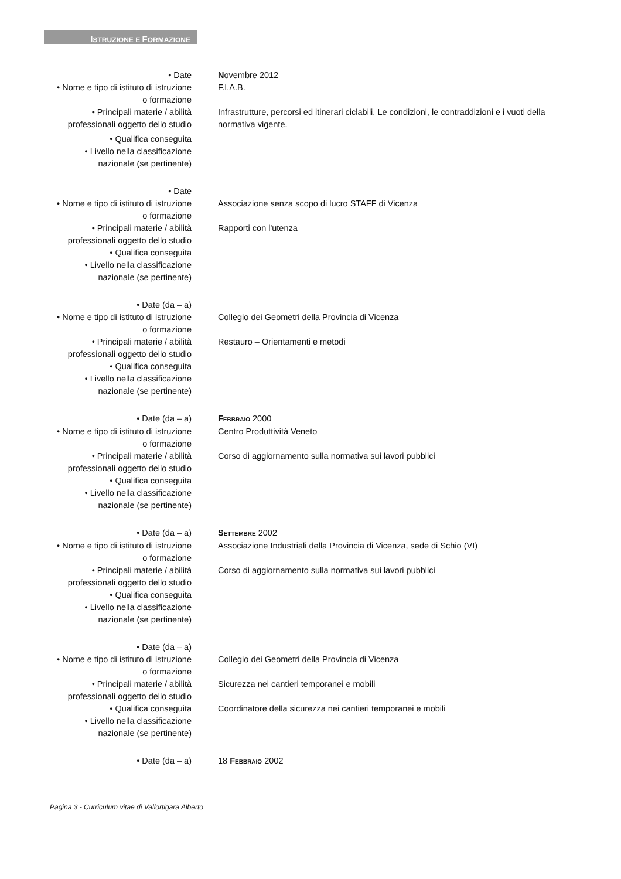ISTRUZIONE E FORMAZIONE
• Date Novembre 2012
• Nome e tipo di istituto di istruzione
o formazione
F.I.A.B.
• Principali materie / abilità
professionali oggetto dello studio
Infrastrutture, percorsi ed itinerari ciclabili. Le condizioni, le contraddizioni e i vuoti della normativa vigente.
• Qualifica conseguita
• Livello nella classificazione
nazionale (se pertinente)
• Date
• Nome e tipo di istituto di istruzione
o formazione
Associazione senza scopo di lucro STAFF di Vicenza
• Principali materie / abilità
professionali oggetto dello studio
Rapporti con l'utenza
• Qualifica conseguita
• Livello nella classificazione
nazionale (se pertinente)
• Date (da – a)
• Nome e tipo di istituto di istruzione
o formazione
Collegio dei Geometri della Provincia di Vicenza
• Principali materie / abilità
professionali oggetto dello studio
Restauro – Orientamenti e metodi
• Qualifica conseguita
• Livello nella classificazione
nazionale (se pertinente)
• Date (da – a) FEBBRAIO 2000
• Nome e tipo di istituto di istruzione
o formazione
Centro Produttività Veneto
• Principali materie / abilità
professionali oggetto dello studio
Corso di aggiornamento sulla normativa sui lavori pubblici
• Qualifica conseguita
• Livello nella classificazione
nazionale (se pertinente)
• Date (da – a) SETTEMBRE 2002
• Nome e tipo di istituto di istruzione
o formazione
Associazione Industriali della Provincia di Vicenza, sede di Schio (VI)
• Principali materie / abilità
professionali oggetto dello studio
Corso di aggiornamento sulla normativa sui lavori pubblici
• Qualifica conseguita
• Livello nella classificazione
nazionale (se pertinente)
• Date (da – a)
• Nome e tipo di istituto di istruzione
o formazione
Collegio dei Geometri della Provincia di Vicenza
• Principali materie / abilità
professionali oggetto dello studio
Sicurezza nei cantieri temporanei e mobili
• Qualifica conseguita Coordinatore della sicurezza nei cantieri temporanei e mobili
• Livello nella classificazione
nazionale (se pertinente)
• Date (da – a) 18 FEBBRAIO 2002
Pagina 3 - Curriculum vitae di Vallortigara Alberto